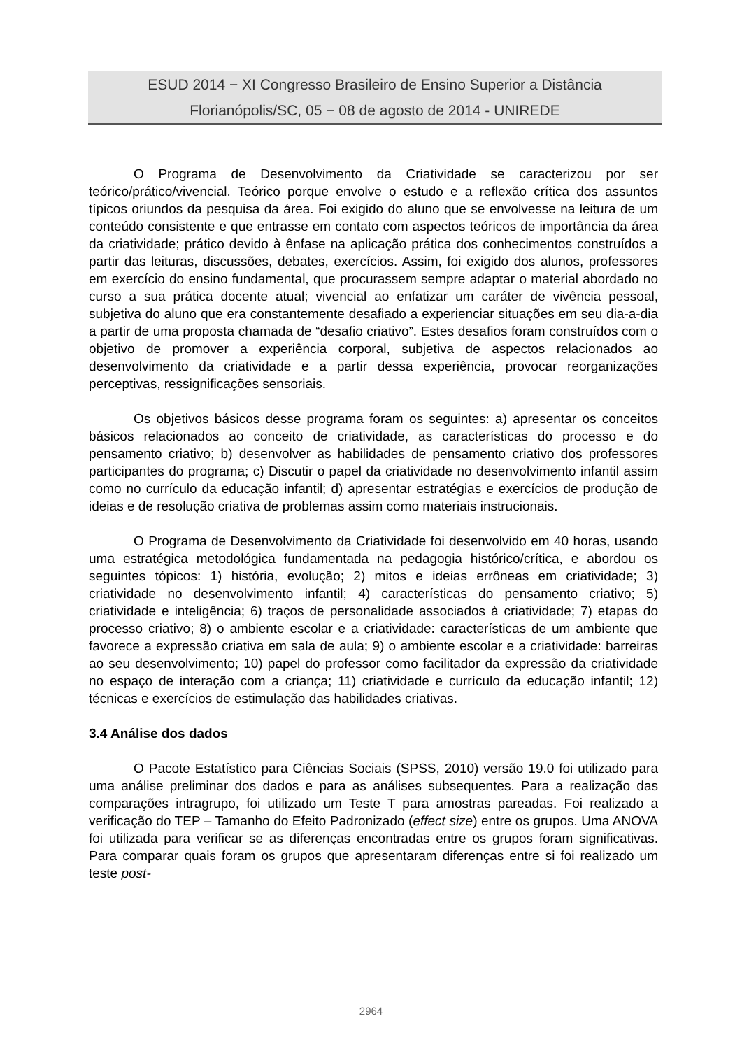ESUD 2014 − XI Congresso Brasileiro de Ensino Superior a Distância
Florianópolis/SC, 05 − 08 de agosto de 2014 - UNIREDE
O Programa de Desenvolvimento da Criatividade se caracterizou por ser teórico/prático/vivencial. Teórico porque envolve o estudo e a reflexão crítica dos assuntos típicos oriundos da pesquisa da área. Foi exigido do aluno que se envolvesse na leitura de um conteúdo consistente e que entrasse em contato com aspectos teóricos de importância da área da criatividade; prático devido à ênfase na aplicação prática dos conhecimentos construídos a partir das leituras, discussões, debates, exercícios. Assim, foi exigido dos alunos, professores em exercício do ensino fundamental, que procurassem sempre adaptar o material abordado no curso a sua prática docente atual; vivencial ao enfatizar um caráter de vivência pessoal, subjetiva do aluno que era constantemente desafiado a experienciar situações em seu dia-a-dia a partir de uma proposta chamada de “desafio criativo”. Estes desafios foram construídos com o objetivo de promover a experiência corporal, subjetiva de aspectos relacionados ao desenvolvimento da criatividade e a partir dessa experiência, provocar reorganizações perceptivas, ressignificações sensoriais.
Os objetivos básicos desse programa foram os seguintes: a) apresentar os conceitos básicos relacionados ao conceito de criatividade, as características do processo e do pensamento criativo; b) desenvolver as habilidades de pensamento criativo dos professores participantes do programa; c) Discutir o papel da criatividade no desenvolvimento infantil assim como no currículo da educação infantil; d) apresentar estratégias e exercícios de produção de ideias e de resolução criativa de problemas assim como materiais instrucionais.
O Programa de Desenvolvimento da Criatividade foi desenvolvido em 40 horas, usando uma estratégica metodológica fundamentada na pedagogia histórico/crítica, e abordou os seguintes tópicos: 1) história, evolução; 2) mitos e ideias errôneas em criatividade; 3) criatividade no desenvolvimento infantil; 4) características do pensamento criativo; 5) criatividade e inteligência; 6) traços de personalidade associados à criatividade; 7) etapas do processo criativo; 8) o ambiente escolar e a criatividade: características de um ambiente que favorece a expressão criativa em sala de aula; 9) o ambiente escolar e a criatividade: barreiras ao seu desenvolvimento; 10) papel do professor como facilitador da expressão da criatividade no espaço de interação com a criança; 11) criatividade e currículo da educação infantil; 12) técnicas e exercícios de estimulação das habilidades criativas.
3.4 Análise dos dados
O Pacote Estatístico para Ciências Sociais (SPSS, 2010) versão 19.0 foi utilizado para uma análise preliminar dos dados e para as análises subsequentes. Para a realização das comparações intragrupo, foi utilizado um Teste T para amostras pareadas. Foi realizado a verificação do TEP – Tamanho do Efeito Padronizado (effect size) entre os grupos. Uma ANOVA foi utilizada para verificar se as diferenças encontradas entre os grupos foram significativas. Para comparar quais foram os grupos que apresentaram diferenças entre si foi realizado um teste post-
2964